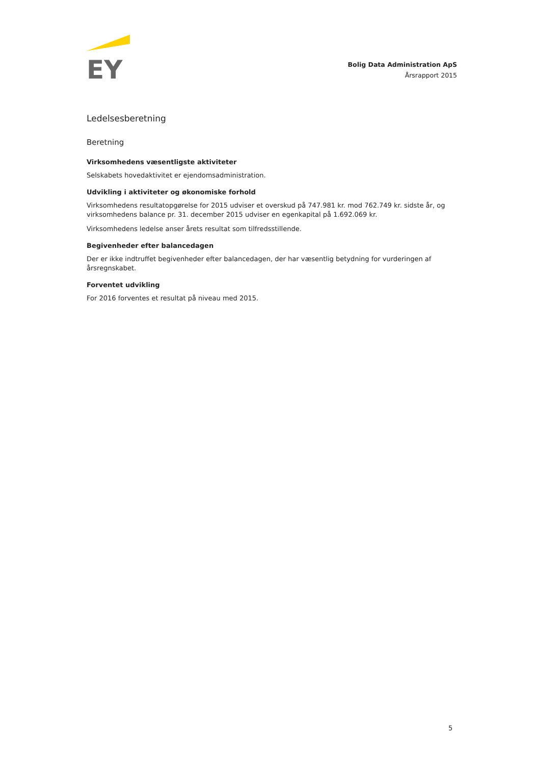EY
Bolig Data Administration ApS
Årsrapport 2015
Ledelsesberetning
Beretning
Virksomhedens væsentligste aktiviteter
Selskabets hovedaktivitet er ejendomsadministration.
Udvikling i aktiviteter og økonomiske forhold
Virksomhedens resultatopgørelse for 2015 udviser et overskud på 747.981 kr. mod 762.749 kr. sidste år, og virksomhedens balance pr. 31. december 2015 udviser en egenkapital på 1.692.069 kr.
Virksomhedens ledelse anser årets resultat som tilfredsstillende.
Begivenheder efter balancedagen
Der er ikke indtruffet begivenheder efter balancedagen, der har væsentlig betydning for vurderingen af årsregnskabet.
Forventet udvikling
For 2016 forventes et resultat på niveau med 2015.
5